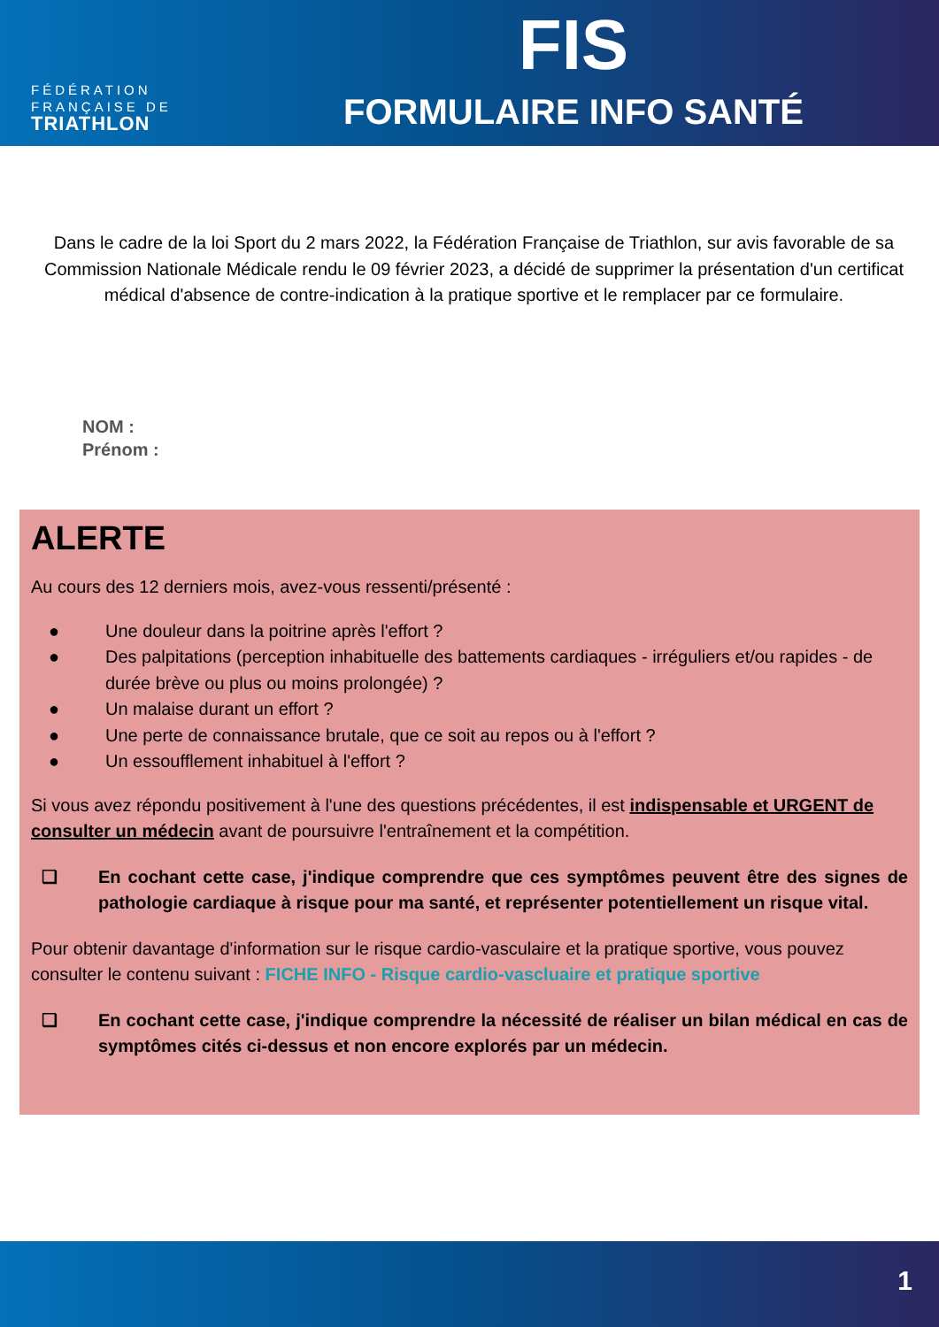FÉDÉRATION
FRANÇAISE DE
TRIATHLON
FIS
FORMULAIRE INFO SANTÉ
Dans le cadre de la loi Sport du 2 mars 2022, la Fédération Française de Triathlon, sur avis favorable de sa Commission Nationale Médicale rendu le 09 février 2023, a décidé de supprimer la présentation d'un certificat médical d'absence de contre-indication à la pratique sportive et le remplacer par ce formulaire.
NOM :
Prénom :
ALERTE
Au cours des 12 derniers mois, avez-vous ressenti/présenté :
● Une douleur dans la poitrine après l'effort ?
● Des palpitations (perception inhabituelle des battements cardiaques - irréguliers et/ou rapides - de durée brève ou plus ou moins prolongée) ?
● Un malaise durant un effort ?
● Une perte de connaissance brutale, que ce soit au repos ou à l'effort ?
● Un essoufflement inhabituel à l'effort ?
Si vous avez répondu positivement à l'une des questions précédentes, il est indispensable et URGENT de consulter un médecin avant de poursuivre l'entraînement et la compétition.
❏ En cochant cette case, j'indique comprendre que ces symptômes peuvent être des signes de pathologie cardiaque à risque pour ma santé, et représenter potentiellement un risque vital.
Pour obtenir davantage d'information sur le risque cardio-vasculaire et la pratique sportive, vous pouvez consulter le contenu suivant : FICHE INFO - Risque cardio-vascluaire et pratique sportive
❏ En cochant cette case, j'indique comprendre la nécessité de réaliser un bilan médical en cas de symptômes cités ci-dessus et non encore explorés par un médecin.
1